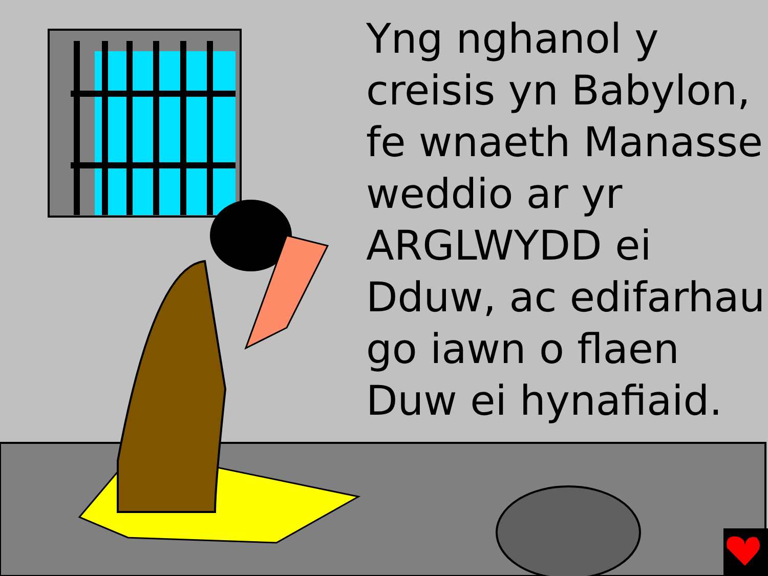Yng nghanol y creisis yn Babylon, fe wnaeth Manasse weddio ar yr ARGLWYDD ei Dduw, ac edifarhau go iawn o flaen Duw ei hynafiaid.